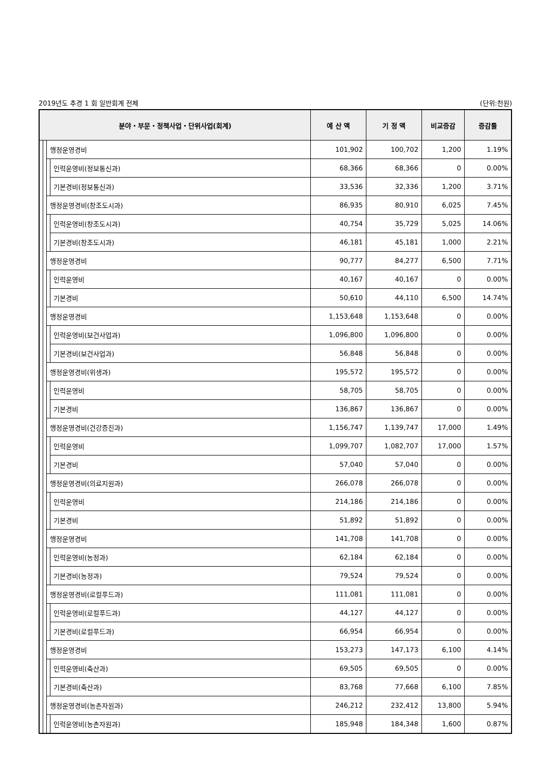2019년도 추경 1 회 일반회계 전체 (단위:천원)
| 분야・부문・정책사업・단위사업(회계) | | | | 예 산 액 | 기 정 액 | 비교증감 | 증감률 |
| --- | --- | --- | --- | --- | --- | --- | --- |
| | | 행정운영경비 | | 101,902 | 100,702 | 1,200 | 1.19% |
| | | | 인력운영비(정보통신과) | 68,366 | 68,366 | 0 | 0.00% |
| | | | 기본경비(정보통신과) | 33,536 | 32,336 | 1,200 | 3.71% |
| | | 행정운영경비(창조도시과) | | 86,935 | 80,910 | 6,025 | 7.45% |
| | | | 인력운영비(창조도시과) | 40,754 | 35,729 | 5,025 | 14.06% |
| | | | 기본경비(창조도시과) | 46,181 | 45,181 | 1,000 | 2.21% |
| | | 행정운영경비 | | 90,777 | 84,277 | 6,500 | 7.71% |
| | | | 인력운영비 | 40,167 | 40,167 | 0 | 0.00% |
| | | | 기본경비 | 50,610 | 44,110 | 6,500 | 14.74% |
| | | 행정운영경비 | | 1,153,648 | 1,153,648 | 0 | 0.00% |
| | | | 인력운영비(보건사업과) | 1,096,800 | 1,096,800 | 0 | 0.00% |
| | | | 기본경비(보건사업과) | 56,848 | 56,848 | 0 | 0.00% |
| | | 행정운영경비(위생과) | | 195,572 | 195,572 | 0 | 0.00% |
| | | | 인력운영비 | 58,705 | 58,705 | 0 | 0.00% |
| | | | 기본경비 | 136,867 | 136,867 | 0 | 0.00% |
| | | 행정운영경비(건강증진과) | | 1,156,747 | 1,139,747 | 17,000 | 1.49% |
| | | | 인력운영비 | 1,099,707 | 1,082,707 | 17,000 | 1.57% |
| | | | 기본경비 | 57,040 | 57,040 | 0 | 0.00% |
| | | 행정운영경비(의료지원과) | | 266,078 | 266,078 | 0 | 0.00% |
| | | | 인력운영비 | 214,186 | 214,186 | 0 | 0.00% |
| | | | 기본경비 | 51,892 | 51,892 | 0 | 0.00% |
| | | 행정운영경비 | | 141,708 | 141,708 | 0 | 0.00% |
| | | | 인력운영비(농정과) | 62,184 | 62,184 | 0 | 0.00% |
| | | | 기본경비(농정과) | 79,524 | 79,524 | 0 | 0.00% |
| | | 행정운영경비(로컬푸드과) | | 111,081 | 111,081 | 0 | 0.00% |
| | | | 인력운영비(로컬푸드과) | 44,127 | 44,127 | 0 | 0.00% |
| | | | 기본경비(로컬푸드과) | 66,954 | 66,954 | 0 | 0.00% |
| | | 행정운영경비 | | 153,273 | 147,173 | 6,100 | 4.14% |
| | | | 인력운영비(축산과) | 69,505 | 69,505 | 0 | 0.00% |
| | | | 기본경비(축산과) | 83,768 | 77,668 | 6,100 | 7.85% |
| | | 행정운영경비(농촌자원과) | | 246,212 | 232,412 | 13,800 | 5.94% |
| | | | 인력운영비(농촌자원과) | 185,948 | 184,348 | 1,600 | 0.87% |